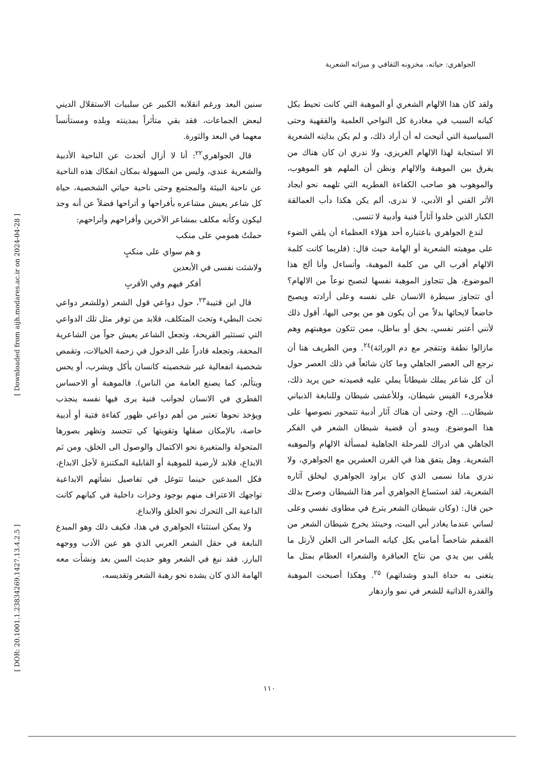الجواهري: حياته، مخزونه الثقافي و ميزاته الشعرية
سنين البعد ورغم انقلابه الكبير عن سلبيات الاستقلال الديني لبعض الجماعات، فقد بقي متأثراً بمدينته وبلده ومستأنساً معهما في البعد والثورة.
قال الجواهري<sup>٢٢</sup>: أنا لا أزال أتحدث عن الناحية الأدبية والشعرية عندي، وليس من السهولة بمكان انفكاك هذه الناحية عن ناحية البيئة والمجتمع وحتى ناحية حياتي الشخصية، حياة كل شاعر يعيش مشاعره بأفراحها و أتراحها فضلاً عن أنه وجد ليكون وكأنه مكلف بمشاعر الآخرين وأفراحهم وأتراحهم:
حملتُ همومي على منكب
و هم سواي على منكبٍ
ولاشئت نفسى في الأبعدين
أفكر فيهم وفي الأقربِ
قال ابن قتيبة<sup>٢٣</sup>، حول دواعي قول الشعر (وللشعر دواعي تحث البطيء وتحث المتكلف، فلابد من توفر مثل تلك الدواعي التي تستثير القريحة، وتجعل الشاعر يعيش جواً من الشاعرية المحفة، وتجعله قادراً على الدخول في زحمة الخيالات، وتقمص شخصية انفعالية غير شخصيته كانسان يأكل ويشرب، أو يحس ويتألم، كما يصنع العامة من الناس). فالموهبة أو الاحساس الفطري في الانسان لجوانب فنية يرى فيها نفسه ينجذب ويؤخذ نحوها تعتبر من أهم دواعي ظهور كفاءة فتية أو أدبية خاصة، بالإمكان صقلها وتقويتها كي تتجسد وتظهر بصورها المتحولة والمتغيرة نحو الاكتمال والوصول الى الخلق، ومن ثم الابداع، فلابد لأرضية للموهبة أو القابلية المكتنزة لأجل الابداع، فكل المبدعين حينما تتوغل في تفاصيل نشأتهم الابداعية تواجهك الاعتراف منهم بوجود وخزات داخلية في كيانهم كانت الداعية الى التحرك نحو الخلق والابداع.
ولا يمكن استثناء الجواهري في هذا، فكيف ذلك وهو المبدع النابغة في حقل الشعر العربي الذي هو عين الأدب ووجهه البارز. فقد نبغ في الشعر وهو حديث السن بعد ونشأت معه الهامة الذي كان يشده نحو رهبة الشعر وتقديسه،
ولقد كان هذا الالهام الشعري أو الموهبة التي كانت تحيط بكل كيانه السبب في مغادرة كل النواحي العلمية والفقهية وحتى السياسية التي أتيحت له أن أراد ذلك، و لم يكن بدايته الشعرية الا استجابة لهذا الالهام الغريزي، ولا ندري ان كان هناك من يفرق بين الموهبة والالهام ونظن أن الملهم هو الموهوب، والموهوب هو صاحب الكفاءة الفطريه التي تلهمه نحو ايجاد الأثر الفني أو الأدبي، لا ندرى، ألم يكن هكذا دأب العمالقة الكبار الذين خلدوا آثاراً فنية وأدبية لا تنسى.
لندع الجواهري باعتباره أحد هؤلاء العظماء أن يلقي الضوء على موهبته الشعرية أو الهامة حيث قال: (فلربما كانت كلمة الالهام أقرب الي من كلمة الموهبة، وأتساءل وأنا ألج هذا الموضوع، هل تتجاوز الموهبة نفسها لتصبح نوعاً من الالهام؟ أي تتجاوز سيطرة الانسان على نفسه وعلى أرادته ويصبح خاضعاً لايحائها بدلاً من أن يكون هو من يوحى اليها، أقول ذلك لأنني أعتبر نفسي، بحق أو بباطل، ممن تتكون موهبتهم وهم مازالوا نطفة وتتفجر مع دم الوراثة)<sup>٢٤</sup>. ومن الطريف هنا أن نرجع الى العصر الجاهلي وما كان شائعاً في ذلك العصر حول أن كل شاعر يملك شيطاناً يملي عليه قصيدته حين يريد ذلك، فلأمرىء القيس شيطان، وللأعشى شيطان وللنابغة الذبياني شيطان... الخ، وحتى أن هناك آثار أدبية تتمحور نصوصها على هذا الموضوع. ويبدو أن قضية شيطان الشعر في الفكر الجاهلي هي ادراك للمرحلة الجاهلية لمسألة الالهام والموهبه الشعرية. وهل يتفق هذا في القرن العشرين مع الجواهري، ولا ندري ماذا نسمى الذي كان يراود الجواهري ليخلق آثاره الشعرية، لقد استساغ الجواهري أمر هذا الشيطان وصرح بذلك حين قال: (وكان شيطان الشعر يترع في مطاوى نفسي وعلى لساني عندما يغادر أبي البيت، وحينئذ يخرج شيطان الشعر من القمقم شاخصاً أمامي بكل كيانه الساحر الى العلن لأرتل ما يلقى بين يدي من نتاج العباقرة والشعراء العظام بمثل ما يتغنى به حداة البدو وشداتهم) <sup>٢٥</sup>. وهكذا أصبحت الموهبة والقدرة الذاتية للشعر في نمو وازدهار
[ Downloaded from aijh.modares.ac.ir on 2024-04-28 ]
[ DOR: 20.1001.1.23834269.1427.13.4.2.5 ]
١١٠